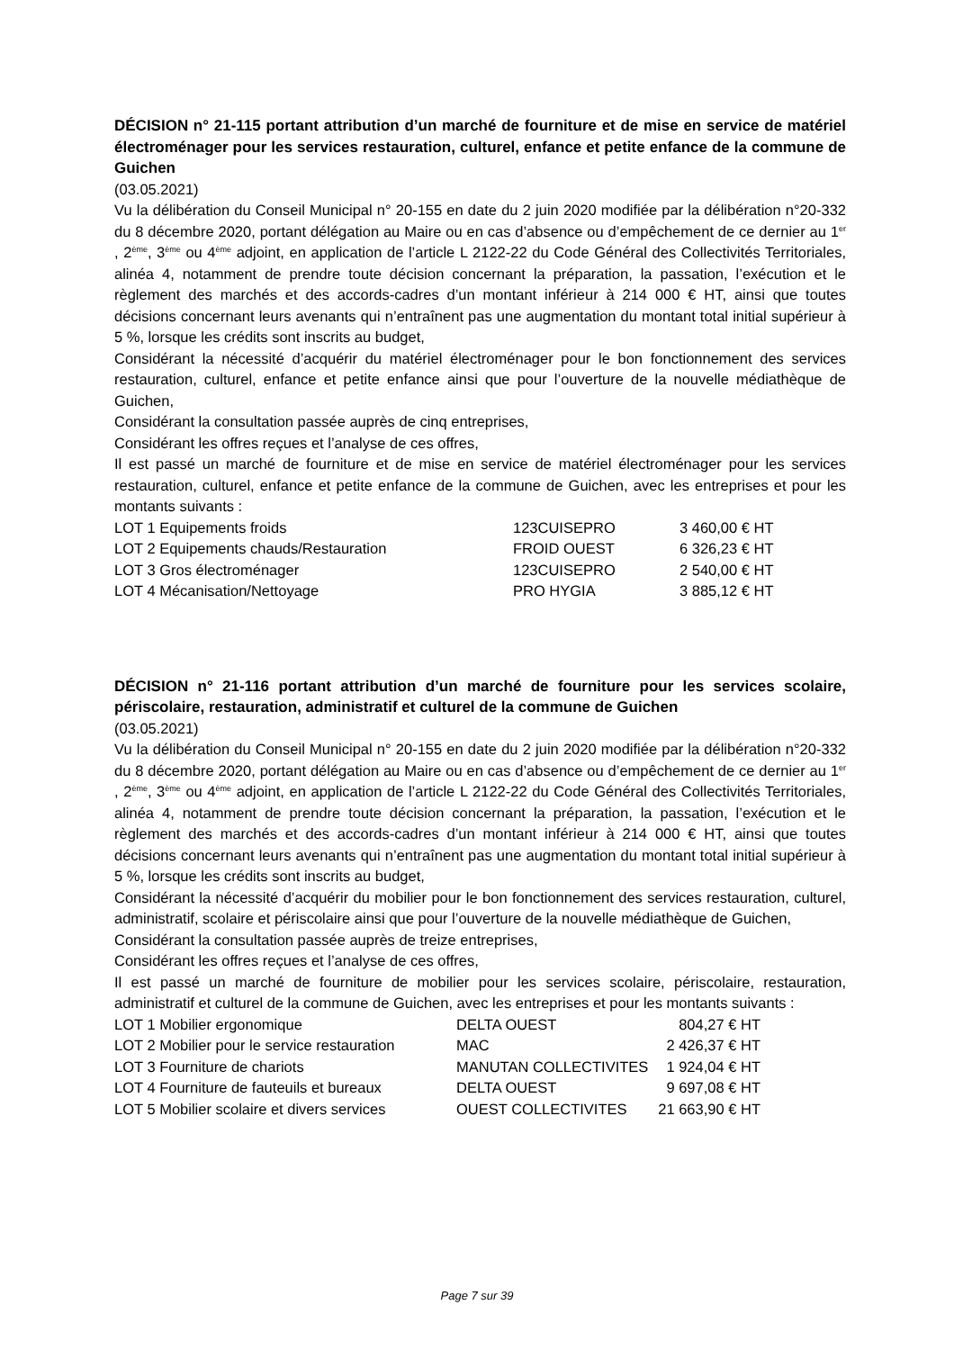DÉCISION n° 21-115 portant attribution d’un marché de fourniture et de mise en service de matériel électroménager pour les services restauration, culturel, enfance et petite enfance de la commune de Guichen
(03.05.2021)
Vu la délibération du Conseil Municipal n° 20-155 en date du 2 juin 2020 modifiée par la délibération n°20-332 du 8 décembre 2020, portant délégation au Maire ou en cas d’absence ou d’empêchement de ce dernier au 1<sup>er</sup> , 2<sup>ème</sup>, 3<sup>ème</sup> ou 4<sup>ème</sup> adjoint, en application de l’article L 2122-22 du Code Général des Collectivités Territoriales, alinéa 4, notamment de prendre toute décision concernant la préparation, la passation, l’exécution et le règlement des marchés et des accords-cadres d’un montant inférieur à 214 000 € HT, ainsi que toutes décisions concernant leurs avenants qui n’entraînent pas une augmentation du montant total initial supérieur à 5 %, lorsque les crédits sont inscrits au budget,
Considérant la nécessité d’acquérir du matériel électroménager pour le bon fonctionnement des services restauration, culturel, enfance et petite enfance ainsi que pour l’ouverture de la nouvelle médiathèque de Guichen,
Considérant la consultation passée auprès de cinq entreprises,
Considérant les offres reçues et l’analyse de ces offres,
Il est passé un marché de fourniture et de mise en service de matériel électroménager pour les services restauration, culturel, enfance et petite enfance de la commune de Guichen, avec les entreprises et pour les montants suivants :
| LOT 1 Equipements froids | 123CUISEPRO | 3 460,00 € HT |
| LOT 2 Equipements chauds/Restauration | FROID OUEST | 6 326,23 € HT |
| LOT 3 Gros électroménager | 123CUISEPRO | 2 540,00 € HT |
| LOT 4 Mécanisation/Nettoyage | PRO HYGIA | 3 885,12 € HT |
DÉCISION n° 21-116 portant attribution d’un marché de fourniture pour les services scolaire, périscolaire, restauration, administratif et culturel de la commune de Guichen
(03.05.2021)
Vu la délibération du Conseil Municipal n° 20-155 en date du 2 juin 2020 modifiée par la délibération n°20-332 du 8 décembre 2020, portant délégation au Maire ou en cas d’absence ou d’empêchement de ce dernier au 1<sup>er</sup> , 2<sup>ème</sup>, 3<sup>ème</sup> ou 4<sup>ème</sup> adjoint, en application de l’article L 2122-22 du Code Général des Collectivités Territoriales, alinéa 4, notamment de prendre toute décision concernant la préparation, la passation, l’exécution et le règlement des marchés et des accords-cadres d’un montant inférieur à 214 000 € HT, ainsi que toutes décisions concernant leurs avenants qui n’entraînent pas une augmentation du montant total initial supérieur à 5 %, lorsque les crédits sont inscrits au budget,
Considérant la nécessité d’acquérir du mobilier pour le bon fonctionnement des services restauration, culturel, administratif, scolaire et périscolaire ainsi que pour l’ouverture de la nouvelle médiathèque de Guichen,
Considérant la consultation passée auprès de treize entreprises,
Considérant les offres reçues et l’analyse de ces offres,
Il est passé un marché de fourniture de mobilier pour les services scolaire, périscolaire, restauration, administratif et culturel de la commune de Guichen, avec les entreprises et pour les montants suivants :
| LOT 1 Mobilier ergonomique | DELTA OUEST | 804,27 € HT |
| LOT 2 Mobilier pour le service restauration | MAC | 2 426,37 € HT |
| LOT 3 Fourniture de chariots | MANUTAN COLLECTIVITES | 1 924,04 € HT |
| LOT 4 Fourniture de fauteuils et bureaux | DELTA OUEST | 9 697,08 € HT |
| LOT 5 Mobilier scolaire et divers services | OUEST COLLECTIVITES | 21 663,90 € HT |
Page 7 sur 39